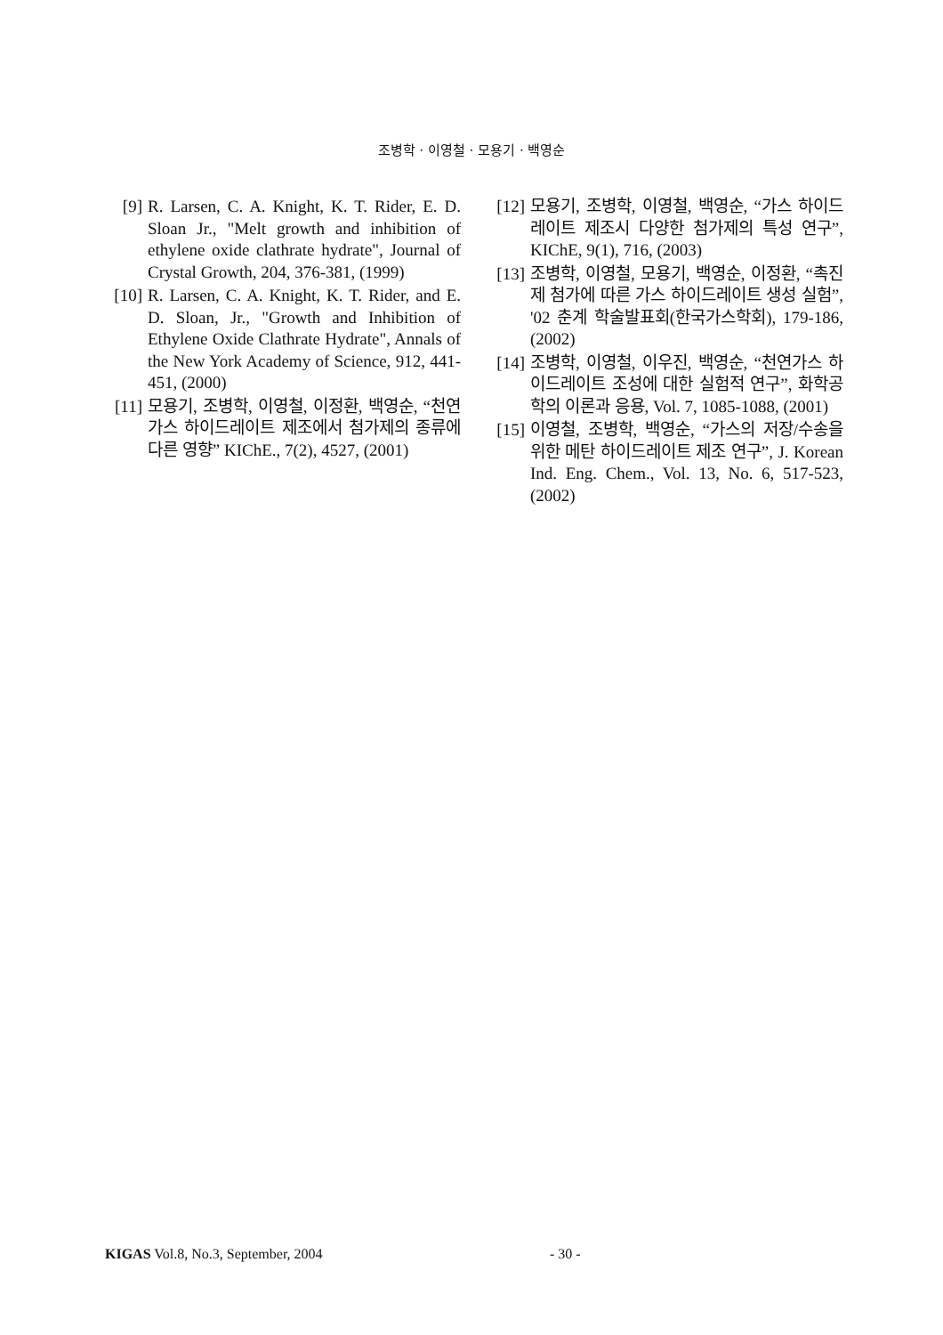조병학 · 이영철 · 모용기 · 백영순
[9] R. Larsen, C. A. Knight, K. T. Rider, E. D. Sloan Jr., "Melt growth and inhibition of ethylene oxide clathrate hydrate", Journal of Crystal Growth, 204, 376-381, (1999)
[10] R. Larsen, C. A. Knight, K. T. Rider, and E. D. Sloan, Jr., "Growth and Inhibition of Ethylene Oxide Clathrate Hydrate", Annals of the New York Academy of Science, 912, 441-451, (2000)
[11] 모용기, 조병학, 이영철, 이정환, 백영순, “천연가스 하이드레이트 제조에서 첨가제의 종류에 다른 영향” KIChE., 7(2), 4527, (2001)
[12] 모용기, 조병학, 이영철, 백영순, “가스 하이드레이트 제조시 다양한 첨가제의 특성 연구”, KIChE, 9(1), 716, (2003)
[13] 조병학, 이영철, 모용기, 백영순, 이정환, “촉진제 첨가에 따른 가스 하이드레이트 생성 실험”, '02 춘계 학술발표회(한국가스학회), 179-186, (2002)
[14] 조병학, 이영철, 이우진, 백영순, “천연가스 하이드레이트 조성에 대한 실험적 연구”, 화학공학의 이론과 응용, Vol. 7, 1085-1088, (2001)
[15] 이영철, 조병학, 백영순, “가스의 저장/수송을 위한 메탄 하이드레이트 제조 연구”, J. Korean Ind. Eng. Chem., Vol. 13, No. 6, 517-523, (2002)
KIGAS Vol.8, No.3, September, 2004 - 30 -